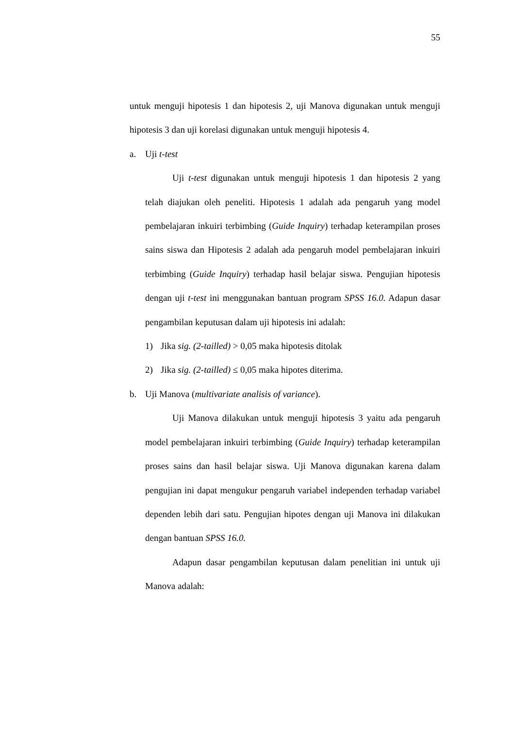55
untuk menguji hipotesis 1 dan hipotesis 2, uji Manova digunakan untuk menguji hipotesis 3 dan uji korelasi digunakan untuk menguji hipotesis 4.
a. Uji t-test
Uji t-test digunakan untuk menguji hipotesis 1 dan hipotesis 2 yang telah diajukan oleh peneliti. Hipotesis 1 adalah ada pengaruh yang model pembelajaran inkuiri terbimbing (Guide Inquiry) terhadap keterampilan proses sains siswa dan Hipotesis 2 adalah ada pengaruh model pembelajaran inkuiri terbimbing (Guide Inquiry) terhadap hasil belajar siswa. Pengujian hipotesis dengan uji t-test ini menggunakan bantuan program SPSS 16.0. Adapun dasar pengambilan keputusan dalam uji hipotesis ini adalah:
1) Jika sig. (2-tailled) > 0,05 maka hipotesis ditolak
2) Jika sig. (2-tailled) ≤ 0,05 maka hipotes diterima.
b. Uji Manova (multivariate analisis of variance).
Uji Manova dilakukan untuk menguji hipotesis 3 yaitu ada pengaruh model pembelajaran inkuiri terbimbing (Guide Inquiry) terhadap keterampilan proses sains dan hasil belajar siswa. Uji Manova digunakan karena dalam pengujian ini dapat mengukur pengaruh variabel independen terhadap variabel dependen lebih dari satu. Pengujian hipotes dengan uji Manova ini dilakukan dengan bantuan SPSS 16.0.
Adapun dasar pengambilan keputusan dalam penelitian ini untuk uji Manova adalah: